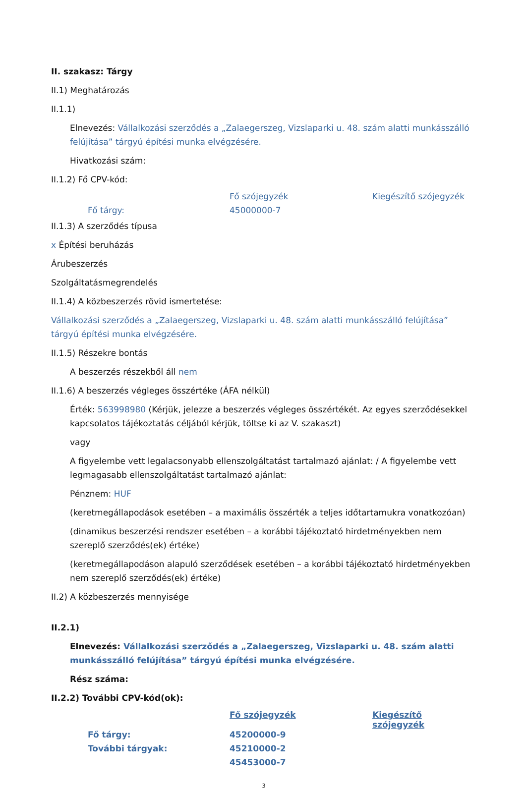II. szakasz: Tárgy
II.1) Meghatározás
II.1.1)
Elnevezés: Vállalkozási szerződés a „Zalaegerszeg, Vizslaparki u. 48. szám alatti munkásszálló felújítása” tárgyú építési munka elvégzésére.
Hivatkozási szám:
II.1.2) Fő CPV-kód:
| | Fő szójegyzék | Kiegészítő szójegyzék |
| Fő tárgy: | 45000000-7 | |
II.1.3) A szerződés típusa
x Építési beruházás
Árubeszerzés
Szolgáltatásmegrendelés
II.1.4) A közbeszerzés rövid ismertetése:
Vállalkozási szerződés a „Zalaegerszeg, Vizslaparki u. 48. szám alatti munkásszálló felújítása” tárgyú építési munka elvégzésére.
II.1.5) Részekre bontás
A beszerzés részekből áll nem
II.1.6) A beszerzés végleges összértéke (ÁFA nélkül)
Érték: 563998980 (Kérjük, jelezze a beszerzés végleges összértékét. Az egyes szerződésekkel kapcsolatos tájékoztatás céljából kérjük, töltse ki az V. szakaszt)
vagy
A figyelembe vett legalacsonyabb ellenszolgáltatást tartalmazó ajánlat: / A figyelembe vett legmagasabb ellenszolgáltatást tartalmazó ajánlat:
Pénznem: HUF
(keretmegállapodások esetében – a maximális összérték a teljes időtartamukra vonatkozóan)
(dinamikus beszerzési rendszer esetében – a korábbi tájékoztató hirdetményekben nem szereplő szerződés(ek) értéke)
(keretmegállapodáson alapuló szerződések esetében – a korábbi tájékoztató hirdetményekben nem szereplő szerződés(ek) értéke)
II.2) A közbeszerzés mennyisége
II.2.1)
Elnevezés: Vállalkozási szerződés a „Zalaegerszeg, Vizslaparki u. 48. szám alatti munkásszálló felújítása” tárgyú építési munka elvégzésére.
Rész száma:
II.2.2) További CPV-kód(ok):
| | Fő szójegyzék | Kiegészítő szójegyzék |
| Fő tárgy: | 45200000-9 | |
| További tárgyak: | 45210000-2 | |
| | 45453000-7 | |
3